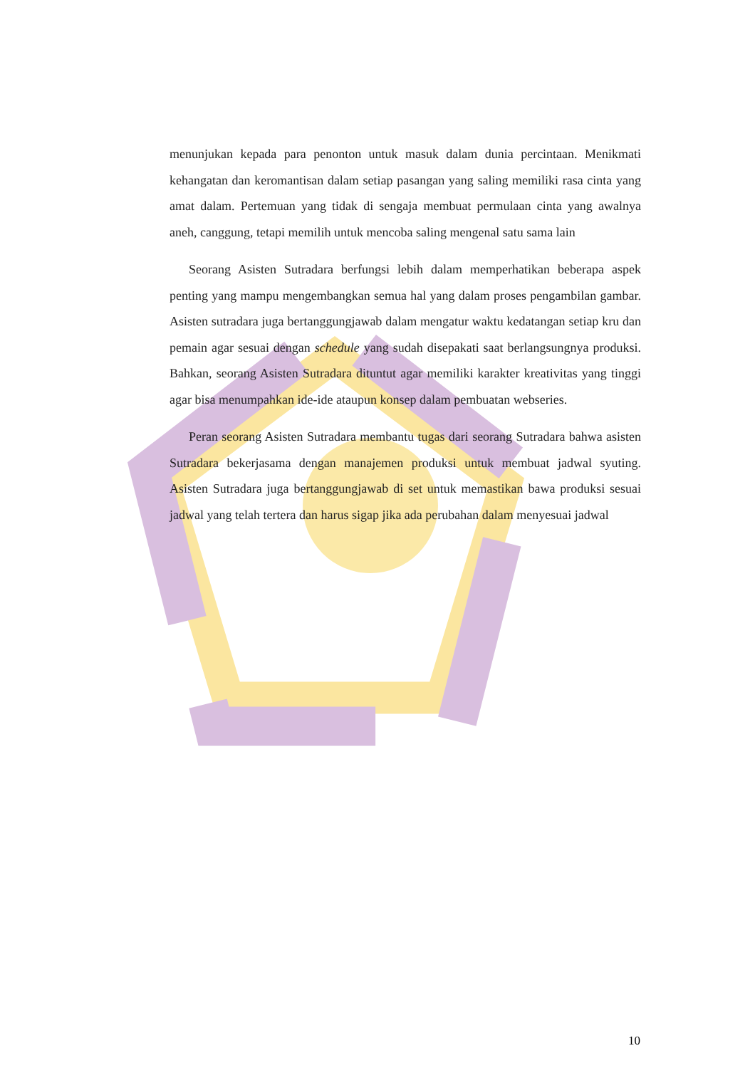menunjukan kepada para penonton untuk masuk dalam dunia percintaan. Menikmati kehangatan dan keromantisan dalam setiap pasangan yang saling memiliki rasa cinta yang amat dalam. Pertemuan yang tidak di sengaja membuat permulaan cinta yang awalnya aneh, canggung, tetapi memilih untuk mencoba saling mengenal satu sama lain
Seorang Asisten Sutradara berfungsi lebih dalam memperhatikan beberapa aspek penting yang mampu mengembangkan semua hal yang dalam proses pengambilan gambar. Asisten sutradara juga bertanggungjawab dalam mengatur waktu kedatangan setiap kru dan pemain agar sesuai dengan schedule yang sudah disepakati saat berlangsungnya produksi. Bahkan, seorang Asisten Sutradara dituntut agar memiliki karakter kreativitas yang tinggi agar bisa menumpahkan ide-ide ataupun konsep dalam pembuatan webseries.
Peran seorang Asisten Sutradara membantu tugas dari seorang Sutradara bahwa asisten Sutradara bekerjasama dengan manajemen produksi untuk membuat jadwal syuting. Asisten Sutradara juga bertanggungjawab di set untuk memastikan bawa produksi sesuai jadwal yang telah tertera dan harus sigap jika ada perubahan dalam menyesuai jadwal
10